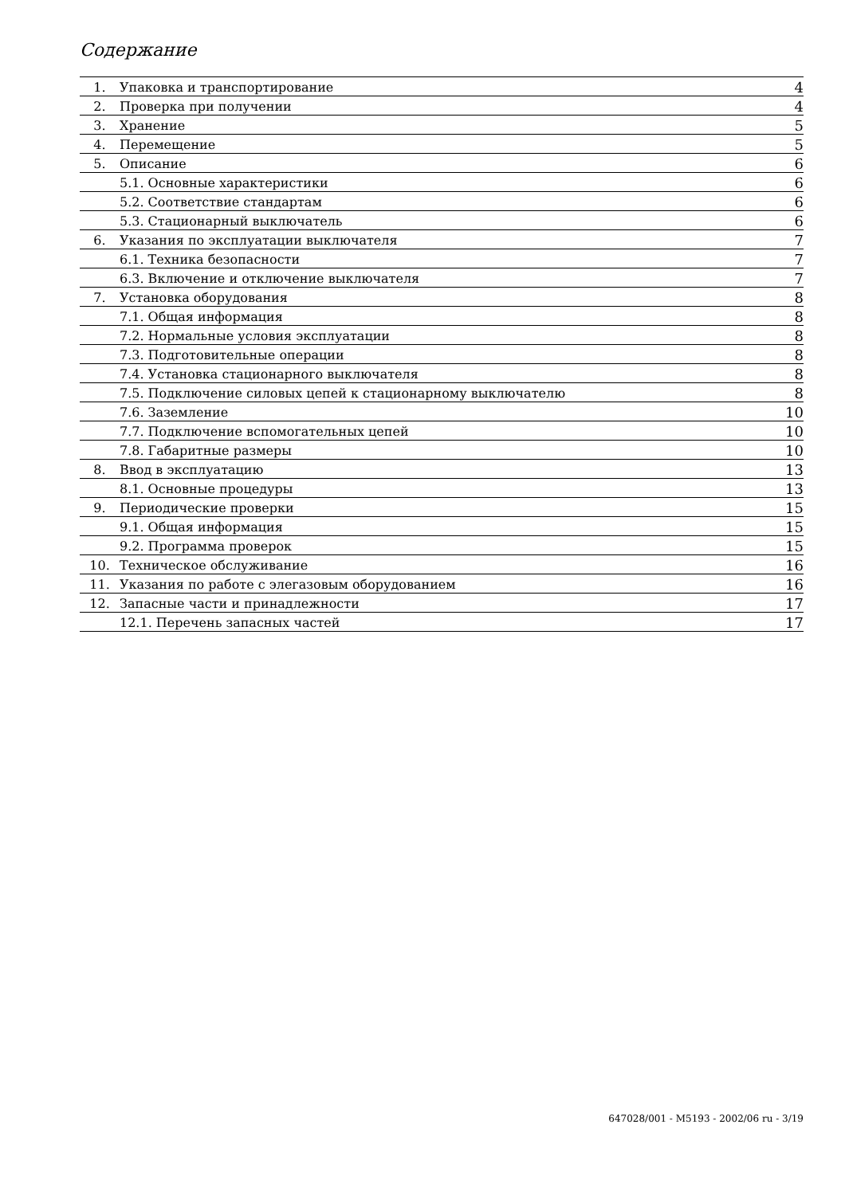Содержание
| 1. | Упаковка и транспортирование | 4 |
| 2. | Проверка при получении | 4 |
| 3. | Хранение | 5 |
| 4. | Перемещение | 5 |
| 5. | Описание | 6 |
| | 5.1. Основные характеристики | 6 |
| | 5.2. Соответствие стандартам | 6 |
| | 5.3. Стационарный выключатель | 6 |
| 6. | Указания по эксплуатации выключателя | 7 |
| | 6.1. Техника безопасности | 7 |
| | 6.3. Включение и отключение выключателя | 7 |
| 7. | Установка оборудования | 8 |
| | 7.1. Общая информация | 8 |
| | 7.2. Нормальные условия эксплуатации | 8 |
| | 7.3. Подготовительные операции | 8 |
| | 7.4. Установка стационарного выключателя | 8 |
| | 7.5. Подключение силовых цепей к стационарному выключателю | 8 |
| | 7.6. Заземление | 10 |
| | 7.7. Подключение вспомогательных цепей | 10 |
| | 7.8. Габаритные размеры | 10 |
| 8. | Ввод в эксплуатацию | 13 |
| | 8.1. Основные процедуры | 13 |
| 9. | Периодические проверки | 15 |
| | 9.1. Общая информация | 15 |
| | 9.2. Программа проверок | 15 |
| 10. | Техническое обслуживание | 16 |
| 11. | Указания по работе с элегазовым оборудованием | 16 |
| 12. | Запасные части и принадлежности | 17 |
| | 12.1. Перечень запасных частей | 17 |
647028/001 - M5193 - 2002/06 ru - 3/19